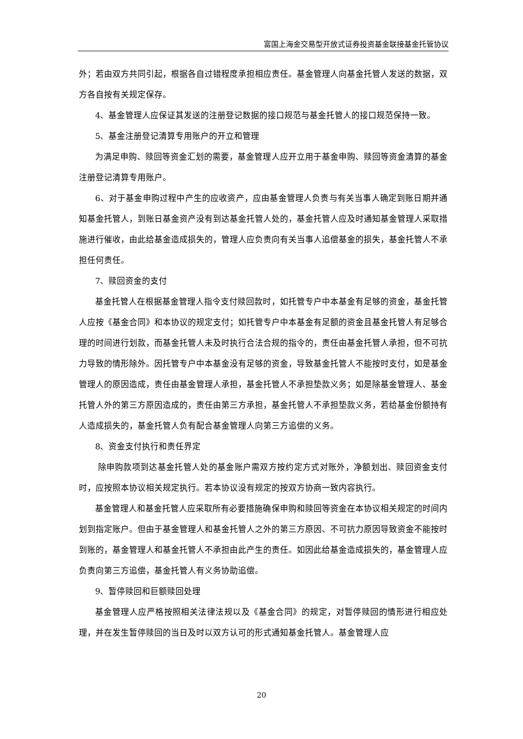富国上海金交易型开放式证券投资基金联接基金托管协议
外；若由双方共同引起，根据各自过错程度承担相应责任。基金管理人向基金托管人发送的数据，双方各自按有关规定保存。
4、基金管理人应保证其发送的注册登记数据的接口规范与基金托管人的接口规范保持一致。
5、基金注册登记清算专用账户的开立和管理
为满足申购、赎回等资金汇划的需要，基金管理人应开立用于基金申购、赎回等资金清算的基金注册登记清算专用账户。
6、对于基金申购过程中产生的应收资产，应由基金管理人负责与有关当事人确定到账日期并通知基金托管人，到账日基金资产没有到达基金托管人处的，基金托管人应及时通知基金管理人采取措施进行催收，由此给基金造成损失的，管理人应负责向有关当事人追偿基金的损失，基金托管人不承担任何责任。
7、赎回资金的支付
基金托管人在根据基金管理人指令支付赎回款时，如托管专户中本基金有足够的资金，基金托管人应按《基金合同》和本协议的规定支付；如托管专户中本基金有足额的资金且基金托管人有足够合理的时间进行划款，而基金托管人未及时执行合法合规的指令的，责任由基金托管人承担，但不可抗力导致的情形除外。因托管专户中本基金没有足够的资金，导致基金托管人不能按时支付，如是基金管理人的原因造成，责任由基金管理人承担，基金托管人不承担垫款义务；如是除基金管理人、基金托管人外的第三方原因造成的，责任由第三方承担，基金托管人不承担垫款义务，若给基金份额持有人造成损失的，基金托管人负有配合基金管理人向第三方追偿的义务。
8、资金支付执行和责任界定
除申购款项到达基金托管人处的基金账户需双方按约定方式对账外，净额划出、赎回资金支付时，应按照本协议相关规定执行。若本协议没有规定的按双方协商一致内容执行。
基金管理人和基金托管人应采取所有必要措施确保申购和赎回等资金在本协议相关规定的时间内划到指定账户。但由于基金管理人和基金托管人之外的第三方原因、不可抗力原因导致资金不能按时到账的，基金管理人和基金托管人不承担由此产生的责任。如因此给基金造成损失的，基金管理人应负责向第三方追偿，基金托管人有义务协助追偿。
9、暂停赎回和巨额赎回处理
基金管理人应严格按照相关法律法规以及《基金合同》的规定，对暂停赎回的情形进行相应处理，并在发生暂停赎回的当日及时以双方认可的形式通知基金托管人。基金管理人应
20